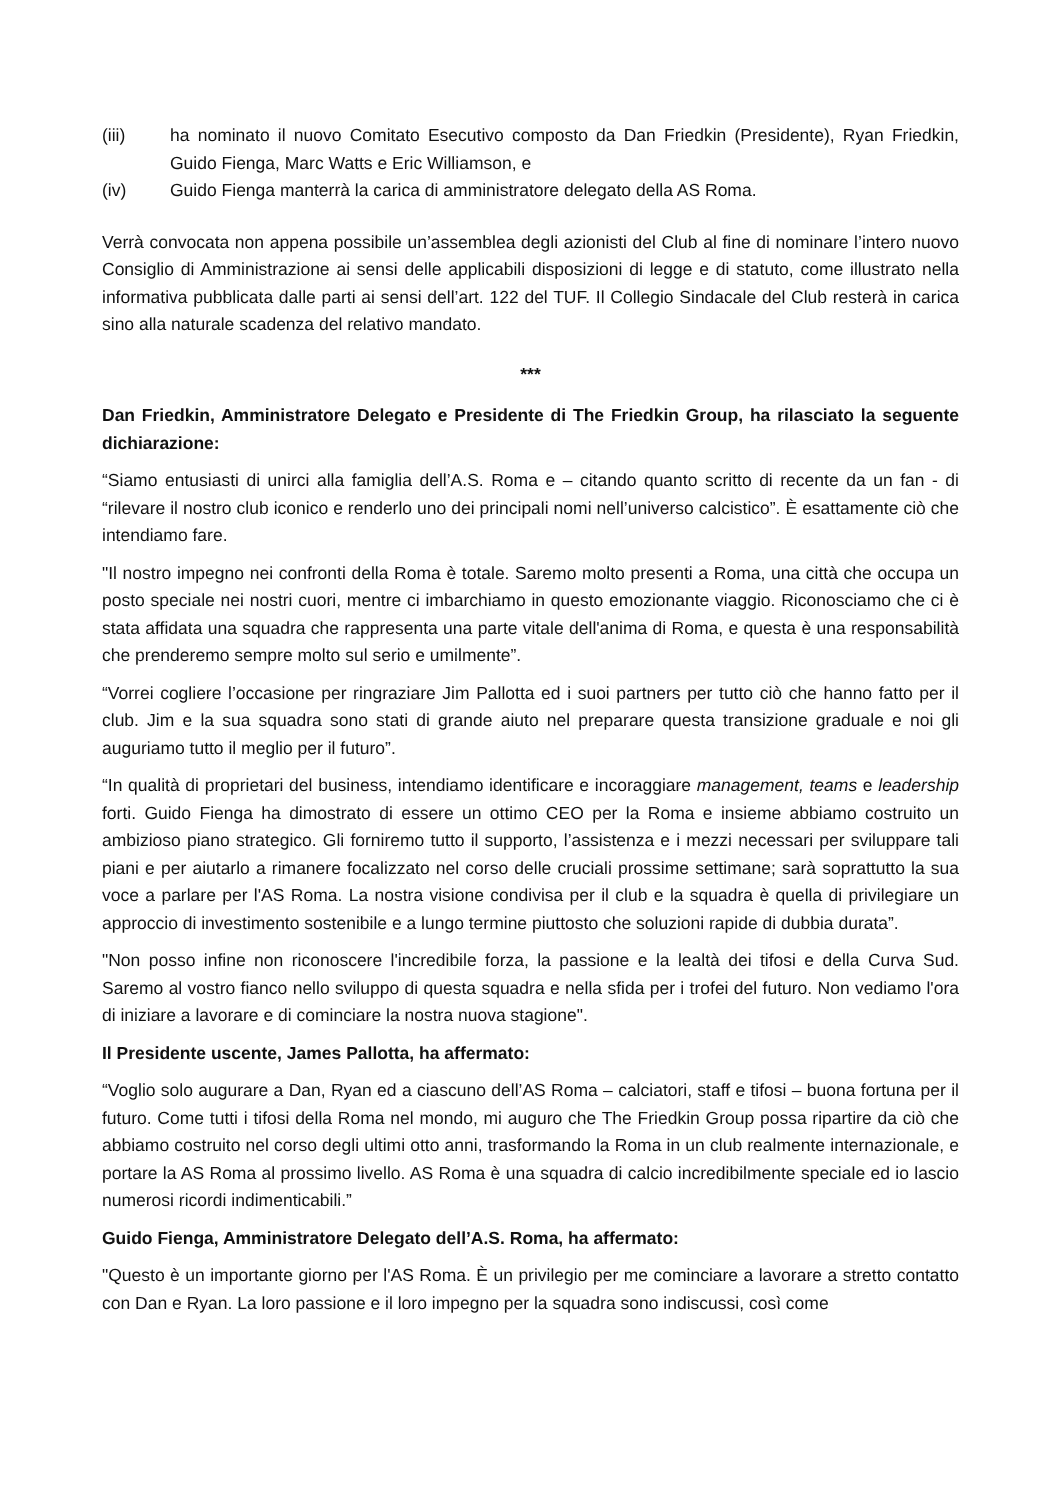(iii) ha nominato il nuovo Comitato Esecutivo composto da Dan Friedkin (Presidente), Ryan Friedkin, Guido Fienga, Marc Watts e Eric Williamson, e
(iv) Guido Fienga manterrà la carica di amministratore delegato della AS Roma.
Verrà convocata non appena possibile un’assemblea degli azionisti del Club al fine di nominare l’intero nuovo Consiglio di Amministrazione ai sensi delle applicabili disposizioni di legge e di statuto, come illustrato nella informativa pubblicata dalle parti ai sensi dell’art. 122 del TUF. Il Collegio Sindacale del Club resterà in carica sino alla naturale scadenza del relativo mandato.
***
Dan Friedkin, Amministratore Delegato e Presidente di The Friedkin Group, ha rilasciato la seguente dichiarazione:
“Siamo entusiasti di unirci alla famiglia dell’A.S. Roma e – citando quanto scritto di recente da un fan - di “rilevare il nostro club iconico e renderlo uno dei principali nomi nell’universo calcistico”. È esattamente ciò che intendiamo fare.
"Il nostro impegno nei confronti della Roma è totale. Saremo molto presenti a Roma, una città che occupa un posto speciale nei nostri cuori, mentre ci imbarchiamo in questo emozionante viaggio. Riconosciamo che ci è stata affidata una squadra che rappresenta una parte vitale dell'anima di Roma, e questa è una responsabilità che prenderemo sempre molto sul serio e umilmente”.
“Vorrei cogliere l’occasione per ringraziare Jim Pallotta ed i suoi partners per tutto ciò che hanno fatto per il club. Jim e la sua squadra sono stati di grande aiuto nel preparare questa transizione graduale e noi gli auguriamo tutto il meglio per il futuro”.
“In qualità di proprietari del business, intendiamo identificare e incoraggiare management, teams e leadership forti. Guido Fienga ha dimostrato di essere un ottimo CEO per la Roma e insieme abbiamo costruito un ambizioso piano strategico. Gli forniremo tutto il supporto, l’assistenza e i mezzi necessari per sviluppare tali piani e per aiutarlo a rimanere focalizzato nel corso delle cruciali prossime settimane; sarà soprattutto la sua voce a parlare per l'AS Roma. La nostra visione condivisa per il club e la squadra è quella di privilegiare un approccio di investimento sostenibile e a lungo termine piuttosto che soluzioni rapide di dubbia durata”.
"Non posso infine non riconoscere l'incredibile forza, la passione e la lealtà dei tifosi e della Curva Sud. Saremo al vostro fianco nello sviluppo di questa squadra e nella sfida per i trofei del futuro. Non vediamo l'ora di iniziare a lavorare e di cominciare la nostra nuova stagione".
Il Presidente uscente, James Pallotta, ha affermato:
“Voglio solo augurare a Dan, Ryan ed a ciascuno dell’AS Roma – calciatori, staff e tifosi – buona fortuna per il futuro. Come tutti i tifosi della Roma nel mondo, mi auguro che The Friedkin Group possa ripartire da ciò che abbiamo costruito nel corso degli ultimi otto anni, trasformando la Roma in un club realmente internazionale, e portare la AS Roma al prossimo livello. AS Roma è una squadra di calcio incredibilmente speciale ed io lascio numerosi ricordi indimenticabili.”
Guido Fienga, Amministratore Delegato dell’A.S. Roma, ha affermato:
"Questo è un importante giorno per l'AS Roma. È un privilegio per me cominciare a lavorare a stretto contatto con Dan e Ryan. La loro passione e il loro impegno per la squadra sono indiscussi, così come